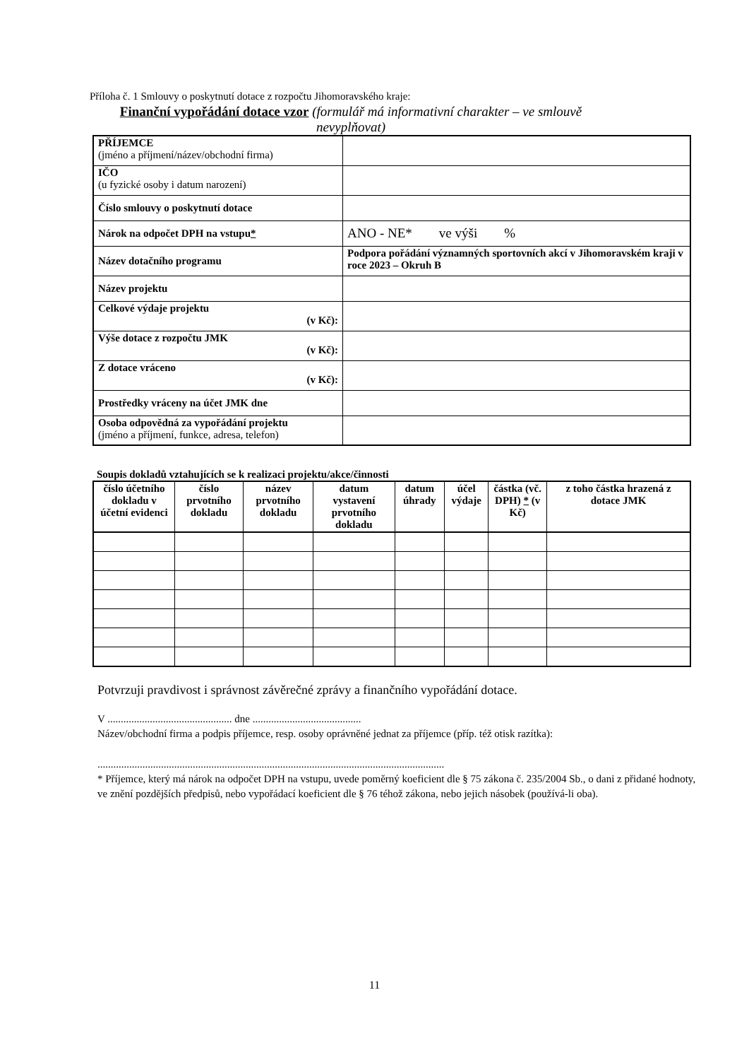Příloha č. 1 Smlouvy o poskytnutí dotace z rozpočtu Jihomoravského kraje:
Finanční vypořádání dotace vzor (formulář má informativní charakter – ve smlouvě nevyplňovat)
| PŘÍJEMCE (jméno a příjmení/název/obchodní firma) | |
| IČO (u fyzické osoby i datum narození) | |
| Číslo smlouvy o poskytnutí dotace | |
| Nárok na odpočet DPH na vstupu * | ANO - NE* ve výši % |
| Název dotačního programu | Podpora pořádání významných sportovních akcí v Jihomoravském kraji v roce 2023 – Okruh B |
| Název projektu | |
| Celkové výdaje projektu (v Kč): | |
| Výše dotace z rozpočtu JMK (v Kč): | |
| Z dotace vráceno (v Kč): | |
| Prostředky vráceny na účet JMK dne | |
| Osoba odpovědná za vypořádání projektu (jméno a příjmení, funkce, adresa, telefon) | |
Soupis dokladů vztahujících se k realizaci projektu/akce/činnosti
| číslo účetního dokladu v účetní evidenci | číslo prvotního dokladu | název prvotního dokladu | datum vystavení prvotního dokladu | datum úhrady | účel výdaje | částka (vč. DPH) * (v Kč) | z toho částka hrazená z dotace JMK |
| --- | --- | --- | --- | --- | --- | --- | --- |
Potvrzuji pravdivost i správnost závěrečné zprávy a finančního vypořádání dotace.
V ............................................... dne .........................................
Název/obchodní firma a podpis příjemce, resp. osoby oprávněné jednat za příjemce (příp. též otisk razítka):
...................................................................................................................................
* Příjemce, který má nárok na odpočet DPH na vstupu, uvede poměrný koeficient dle § 75 zákona č. 235/2004 Sb., o dani z přidané hodnoty, ve znění pozdějších předpisů, nebo vypořádací koeficient dle § 76 téhož zákona, nebo jejich násobek (používá-li oba).
11